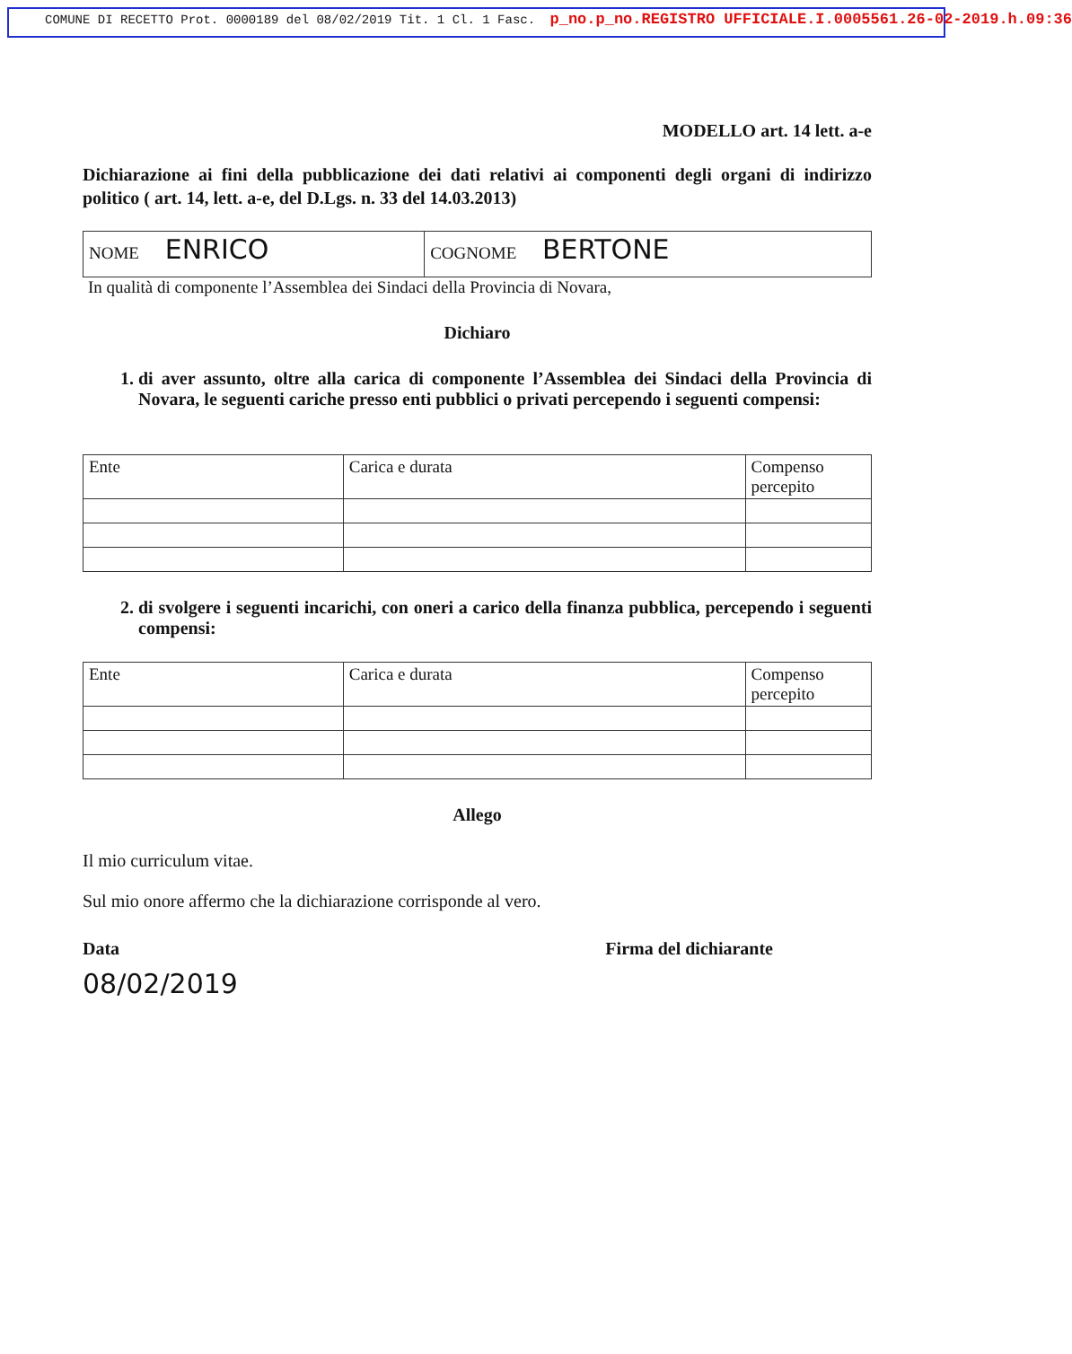COMUNE DI RECETTO Prot. 0000189 del 08/02/2019 Tit. 1 Cl. 1 Fasc. p_no.p_no.REGISTRO UFFICIALE.I.0005561.26-02-2019.h.09:36
MODELLO art. 14 lett. a-e
Dichiarazione ai fini della pubblicazione dei dati relativi ai componenti degli organi di indirizzo politico ( art. 14, lett. a-e, del D.Lgs. n. 33 del 14.03.2013)
| NOME ENRICO | COGNOME BERTONE |
In qualità di componente l’Assemblea dei Sindaci della Provincia di Novara,
Dichiaro
1. di aver assunto, oltre alla carica di componente l’Assemblea dei Sindaci della Provincia di Novara, le seguenti cariche presso enti pubblici o privati percependo i seguenti compensi:
| Ente | Carica e durata | Compenso percepito |
2. di svolgere i seguenti incarichi, con oneri a carico della finanza pubblica, percependo i seguenti compensi:
| Ente | Carica e durata | Compenso percepito |
Allego
Il mio curriculum vitae.
Sul mio onore affermo che la dichiarazione corrisponde al vero.
Data
08/02/2019
Firma del dichiarante